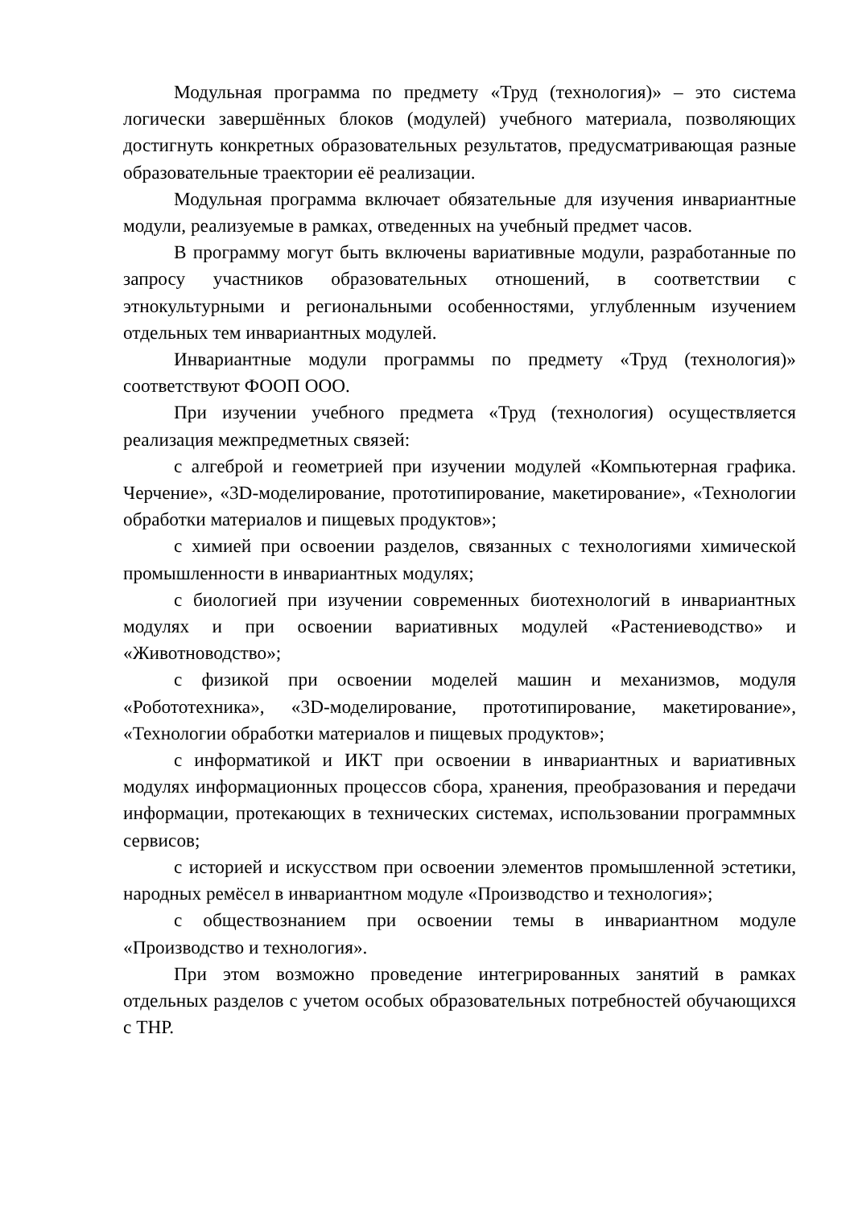Модульная программа по предмету «Труд (технология)» – это система логически завершённых блоков (модулей) учебного материала, позволяющих достигнуть конкретных образовательных результатов, предусматривающая разные образовательные траектории её реализации.
Модульная программа включает обязательные для изучения инвариантные модули, реализуемые в рамках, отведенных на учебный предмет часов.
В программу могут быть включены вариативные модули, разработанные по запросу участников образовательных отношений, в соответствии с этнокультурными и региональными особенностями, углубленным изучением отдельных тем инвариантных модулей.
Инвариантные модули программы по предмету «Труд (технология)» соответствуют ФООП ООО.
При изучении учебного предмета «Труд (технология) осуществляется реализация межпредметных связей:
с алгеброй и геометрией при изучении модулей «Компьютерная графика. Черчение», «3D-моделирование, прототипирование, макетирование», «Технологии обработки материалов и пищевых продуктов»;
с химией при освоении разделов, связанных с технологиями химической промышленности в инвариантных модулях;
с биологией при изучении современных биотехнологий в инвариантных модулях и при освоении вариативных модулей «Растениеводство» и «Животноводство»;
с физикой при освоении моделей машин и механизмов, модуля «Робототехника», «3D-моделирование, прототипирование, макетирование», «Технологии обработки материалов и пищевых продуктов»;
с информатикой и ИКТ при освоении в инвариантных и вариативных модулях информационных процессов сбора, хранения, преобразования и передачи информации, протекающих в технических системах, использовании программных сервисов;
с историей и искусством при освоении элементов промышленной эстетики, народных ремёсел в инвариантном модуле «Производство и технология»;
с обществознанием при освоении темы в инвариантном модуле «Производство и технология».
При этом возможно проведение интегрированных занятий в рамках отдельных разделов с учетом особых образовательных потребностей обучающихся с ТНР.